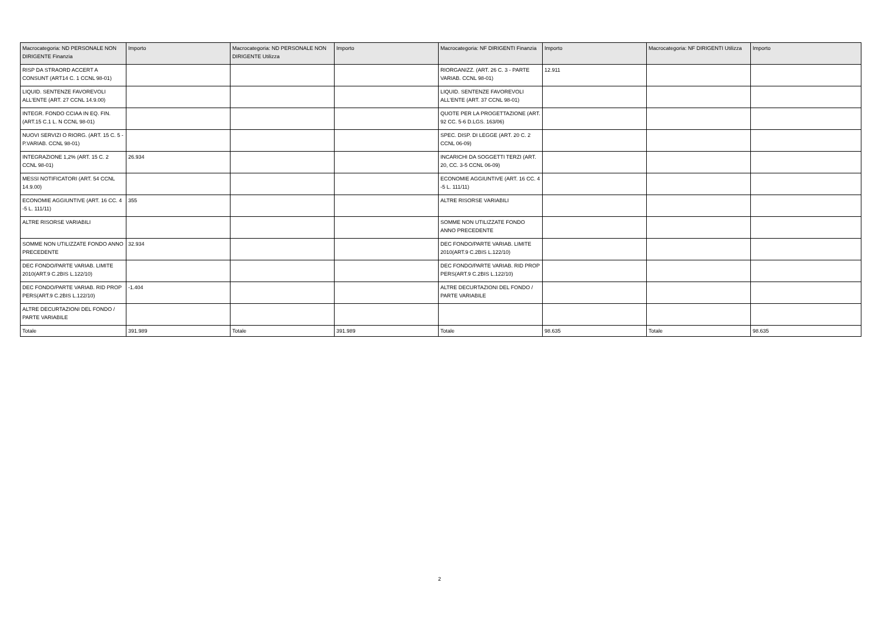| Macrocategoria: ND PERSONALE NON DIRIGENTE Finanzia | Importo | Macrocategoria: ND PERSONALE NON DIRIGENTE Utilizza | Importo | Macrocategoria: NF DIRIGENTI Finanzia | Importo | Macrocategoria: NF DIRIGENTI Utilizza | Importo |
| --- | --- | --- | --- | --- | --- | --- | --- |
| RISP DA STRAORD ACCERT A CONSUNT (ART14 C. 1 CCNL 98-01) | | | | RIORGANIZZ. (ART. 26 C. 3 - PARTE VARIAB. CCNL 98-01) | 12.911 | | |
| LIQUID. SENTENZE FAVOREVOLI ALL'ENTE (ART. 27 CCNL 14.9.00) | | | | LIQUID. SENTENZE FAVOREVOLI ALL'ENTE (ART. 37 CCNL 98-01) | | | |
| INTEGR. FONDO CCIAA IN EQ. FIN. (ART.15 C.1 L. N CCNL 98-01) | | | | QUOTE PER LA PROGETTAZIONE (ART. 92 CC. 5-6 D.LGS. 163/06) | | | |
| NUOVI SERVIZI O RIORG. (ART. 15 C. 5 - P.VARIAB. CCNL 98-01) | | | | SPEC. DISP. DI LEGGE (ART. 20 C. 2 CCNL 06-09) | | | |
| INTEGRAZIONE 1,2% (ART. 15 C. 2 CCNL 98-01) | 26.934 | | | INCARICHI DA SOGGETTI TERZI (ART. 20, CC. 3-5 CCNL 06-09) | | | |
| MESSI NOTIFICATORI (ART. 54 CCNL 14.9.00) | | | | ECONOMIE AGGIUNTIVE (ART. 16 CC. 4 -5 L. 111/11) | | | |
| ECONOMIE AGGIUNTIVE (ART. 16 CC. 4 -5 L. 111/11) | 355 | | | ALTRE RISORSE VARIABILI | | | |
| ALTRE RISORSE VARIABILI | | | | SOMME NON UTILIZZATE FONDO ANNO PRECEDENTE | | | |
| SOMME NON UTILIZZATE FONDO ANNO PRECEDENTE | 32.934 | | | DEC FONDO/PARTE VARIAB. LIMITE 2010(ART.9 C.2BIS L.122/10) | | | |
| DEC FONDO/PARTE VARIAB. LIMITE 2010(ART.9 C.2BIS L.122/10) | | | | DEC FONDO/PARTE VARIAB. RID PROP PERS(ART.9 C.2BIS L.122/10) | | | |
| DEC FONDO/PARTE VARIAB. RID PROP PERS(ART.9 C.2BIS L.122/10) | -1.404 | | | ALTRE DECURTAZIONI DEL FONDO / PARTE VARIABILE | | | |
| ALTRE DECURTAZIONI DEL FONDO / PARTE VARIABILE | | | | | | | |
| Totale | 391.989 | Totale | 391.989 | Totale | 98.635 | Totale | 98.635 |
2